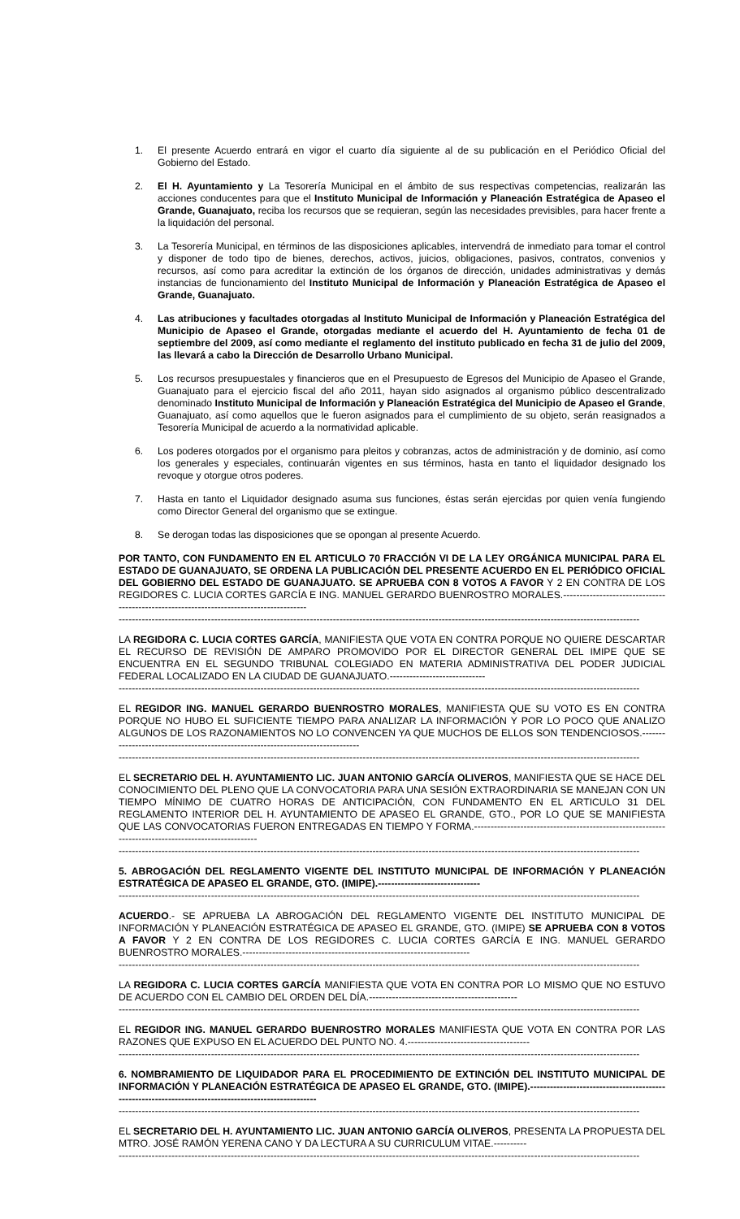1. El presente Acuerdo entrará en vigor el cuarto día siguiente al de su publicación en el Periódico Oficial del Gobierno del Estado.
2. El H. Ayuntamiento y La Tesorería Municipal en el ámbito de sus respectivas competencias, realizarán las acciones conducentes para que el Instituto Municipal de Información y Planeación Estratégica de Apaseo el Grande, Guanajuato, reciba los recursos que se requieran, según las necesidades previsibles, para hacer frente a la liquidación del personal.
3. La Tesorería Municipal, en términos de las disposiciones aplicables, intervendrá de inmediato para tomar el control y disponer de todo tipo de bienes, derechos, activos, juicios, obligaciones, pasivos, contratos, convenios y recursos, así como para acreditar la extinción de los órganos de dirección, unidades administrativas y demás instancias de funcionamiento del Instituto Municipal de Información y Planeación Estratégica de Apaseo el Grande, Guanajuato.
4. Las atribuciones y facultades otorgadas al Instituto Municipal de Información y Planeación Estratégica del Municipio de Apaseo el Grande, otorgadas mediante el acuerdo del H. Ayuntamiento de fecha 01 de septiembre del 2009, así como mediante el reglamento del instituto publicado en fecha 31 de julio del 2009, las llevará a cabo la Dirección de Desarrollo Urbano Municipal.
5. Los recursos presupuestales y financieros que en el Presupuesto de Egresos del Municipio de Apaseo el Grande, Guanajuato para el ejercicio fiscal del año 2011, hayan sido asignados al organismo público descentralizado denominado Instituto Municipal de Información y Planeación Estratégica del Municipio de Apaseo el Grande, Guanajuato, así como aquellos que le fueron asignados para el cumplimiento de su objeto, serán reasignados a Tesorería Municipal de acuerdo a la normatividad aplicable.
6. Los poderes otorgados por el organismo para pleitos y cobranzas, actos de administración y de dominio, así como los generales y especiales, continuarán vigentes en sus términos, hasta en tanto el liquidador designado los revoque y otorgue otros poderes.
7. Hasta en tanto el Liquidador designado asuma sus funciones, éstas serán ejercidas por quien venía fungiendo como Director General del organismo que se extingue.
8. Se derogan todas las disposiciones que se opongan al presente Acuerdo.
POR TANTO, CON FUNDAMENTO EN EL ARTICULO 70 FRACCIÓN VI DE LA LEY ORGÁNICA MUNICIPAL PARA EL ESTADO DE GUANAJUATO, SE ORDENA LA PUBLICACIÓN DEL PRESENTE ACUERDO EN EL PERIÓDICO OFICIAL DEL GOBIERNO DEL ESTADO DE GUANAJUATO. SE APRUEBA CON 8 VOTOS A FAVOR Y 2 EN CONTRA DE LOS REGIDORES C. LUCIA CORTES GARCÍA E ING. MANUEL GERARDO BUENROSTRO MORALES.----------------------------------------------------------------------------------------
--------------------------------------------------------------------------------------------------------------------------------------------------------------
LA REGIDORA C. LUCIA CORTES GARCÍA, MANIFIESTA QUE VOTA EN CONTRA PORQUE NO QUIERE DESCARTAR EL RECURSO DE REVISIÓN DE AMPARO PROMOVIDO POR EL DIRECTOR GENERAL DEL IMIPE QUE SE ENCUENTRA EN EL SEGUNDO TRIBUNAL COLEGIADO EN MATERIA ADMINISTRATIVA DEL PODER JUDICIAL FEDERAL LOCALIZADO EN LA CIUDAD DE GUANAJUATO.-----------------------------
--------------------------------------------------------------------------------------------------------------------------------------------------------------
EL REGIDOR ING. MANUEL GERARDO BUENROSTRO MORALES, MANIFIESTA QUE SU VOTO ES EN CONTRA PORQUE NO HUBO EL SUFICIENTE TIEMPO PARA ANALIZAR LA INFORMACIÓN Y POR LO POCO QUE ANALIZO ALGUNOS DE LOS RAZONAMIENTOS NO LO CONVENCEN YA QUE MUCHOS DE ELLOS SON TENDENCIOSOS.--------------------------------------------------------------------------------
--------------------------------------------------------------------------------------------------------------------------------------------------------------
EL SECRETARIO DEL H. AYUNTAMIENTO LIC. JUAN ANTONIO GARCÍA OLIVEROS, MANIFIESTA QUE SE HACE DEL CONOCIMIENTO DEL PLENO QUE LA CONVOCATORIA PARA UNA SESIÓN EXTRAORDINARIA SE MANEJAN CON UN TIEMPO MÍNIMO DE CUATRO HORAS DE ANTICIPACIÓN, CON FUNDAMENTO EN EL ARTICULO 31 DEL REGLAMENTO INTERIOR DEL H. AYUNTAMIENTO DE APASEO EL GRANDE, GTO., POR LO QUE SE MANIFIESTA QUE LAS CONVOCATORIAS FUERON ENTREGADAS EN TIEMPO Y FORMA.----------------------------------------------------------------------------------------------------
--------------------------------------------------------------------------------------------------------------------------------------------------------------
5. ABROGACIÓN DEL REGLAMENTO VIGENTE DEL INSTITUTO MUNICIPAL DE INFORMACIÓN Y PLANEACIÓN ESTRATÉGICA DE APASEO EL GRANDE, GTO. (IMIPE).-------------------------------
--------------------------------------------------------------------------------------------------------------------------------------------------------------
ACUERDO.- SE APRUEBA LA ABROGACIÓN DEL REGLAMENTO VIGENTE DEL INSTITUTO MUNICIPAL DE INFORMACIÓN Y PLANEACIÓN ESTRATÉGICA DE APASEO EL GRANDE, GTO. (IMIPE) SE APRUEBA CON 8 VOTOS A FAVOR Y 2 EN CONTRA DE LOS REGIDORES C. LUCIA CORTES GARCÍA E ING. MANUEL GERARDO BUENROSTRO MORALES.---------------------------------------------------------------------
--------------------------------------------------------------------------------------------------------------------------------------------------------------
LA REGIDORA C. LUCIA CORTES GARCÍA MANIFIESTA QUE VOTA EN CONTRA POR LO MISMO QUE NO ESTUVO DE ACUERDO CON EL CAMBIO DEL ORDEN DEL DÍA.---------------------------------------------
--------------------------------------------------------------------------------------------------------------------------------------------------------------
EL REGIDOR ING. MANUEL GERARDO BUENROSTRO MORALES MANIFIESTA QUE VOTA EN CONTRA POR LAS RAZONES QUE EXPUSO EN EL ACUERDO DEL PUNTO NO. 4.-------------------------------------
--------------------------------------------------------------------------------------------------------------------------------------------------------------
6. NOMBRAMIENTO DE LIQUIDADOR PARA EL PROCEDIMIENTO DE EXTINCIÓN DEL INSTITUTO MUNICIPAL DE INFORMACIÓN Y PLANEACIÓN ESTRATÉGICA DE APASEO EL GRANDE, GTO. (IMIPE).-----------------------------------------------------------------------------------------------------
--------------------------------------------------------------------------------------------------------------------------------------------------------------
EL SECRETARIO DEL H. AYUNTAMIENTO LIC. JUAN ANTONIO GARCÍA OLIVEROS, PRESENTA LA PROPUESTA DEL MTRO. JOSÉ RAMÓN YERENA CANO Y DA LECTURA A SU CURRICULUM VITAE.----------
--------------------------------------------------------------------------------------------------------------------------------------------------------------